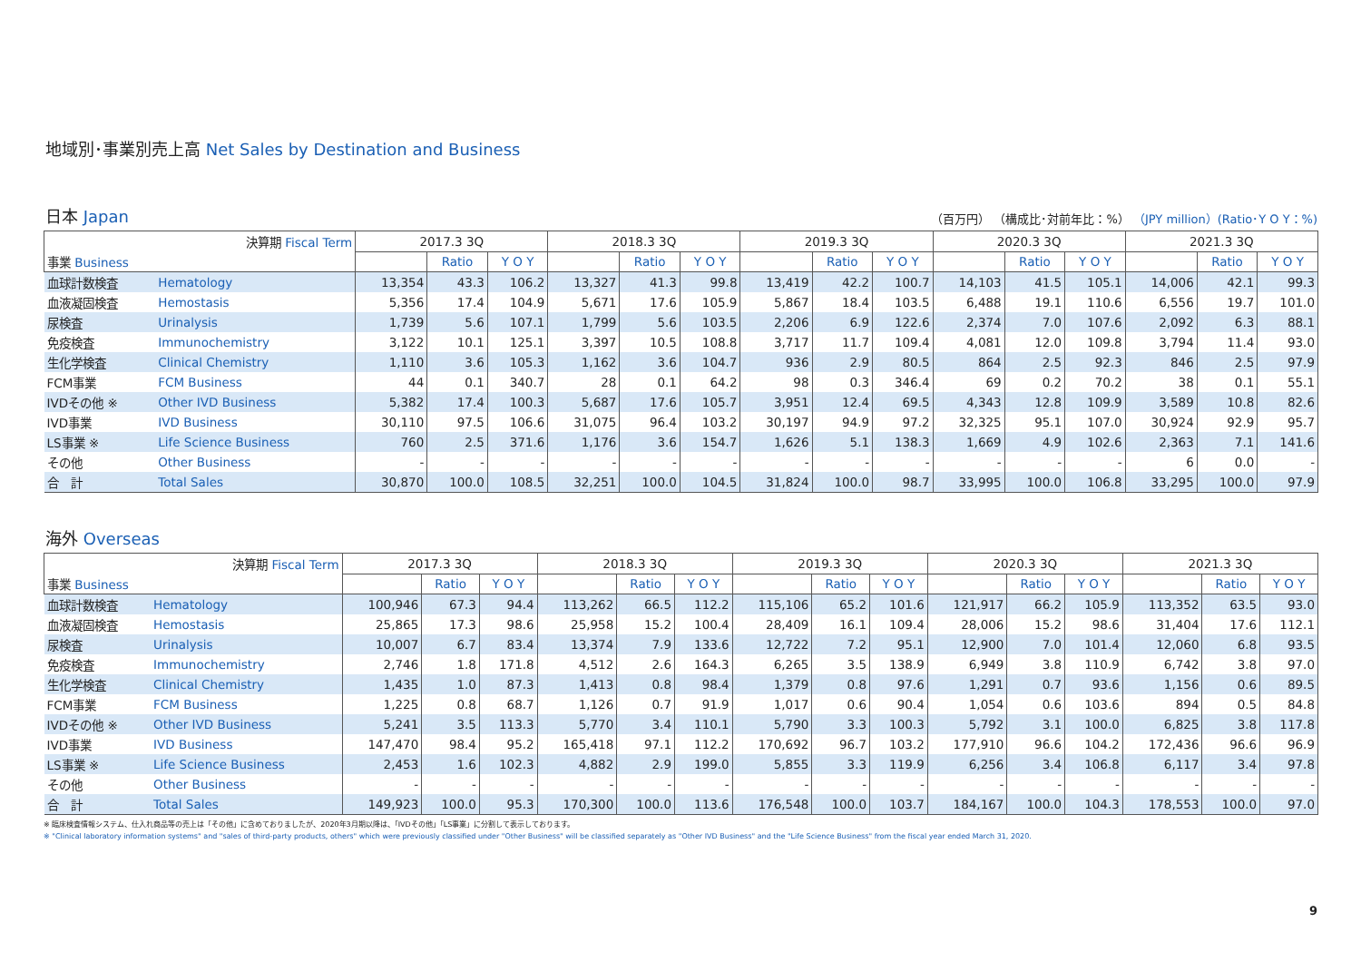地域別･事業別売上高 Net Sales by Destination and Business
日本 Japan
（百万円） （構成比･対前年比：%） （JPY million）(Ratio･Y O Y：%)
| 決算期 Fiscal Term | | 2017.3 3Q | | | 2018.3 3Q | | | 2019.3 3Q | | | 2020.3 3Q | | | 2021.3 3Q | | |
| --- | --- | --- | --- | --- | --- | --- | --- | --- | --- | --- | --- | --- | --- | --- | --- | --- |
| 事業 Business | | | Ratio | Y O Y | | Ratio | Y O Y | | Ratio | Y O Y | | Ratio | Y O Y | | Ratio | Y O Y |
| 血球計数検査 | Hematology | 13,354 | 43.3 | 106.2 | 13,327 | 41.3 | 99.8 | 13,419 | 42.2 | 100.7 | 14,103 | 41.5 | 105.1 | 14,006 | 42.1 | 99.3 |
| 血液凝固検査 | Hemostasis | 5,356 | 17.4 | 104.9 | 5,671 | 17.6 | 105.9 | 5,867 | 18.4 | 103.5 | 6,488 | 19.1 | 110.6 | 6,556 | 19.7 | 101.0 |
| 尿検査 | Urinalysis | 1,739 | 5.6 | 107.1 | 1,799 | 5.6 | 103.5 | 2,206 | 6.9 | 122.6 | 2,374 | 7.0 | 107.6 | 2,092 | 6.3 | 88.1 |
| 免疫検査 | Immunochemistry | 3,122 | 10.1 | 125.1 | 3,397 | 10.5 | 108.8 | 3,717 | 11.7 | 109.4 | 4,081 | 12.0 | 109.8 | 3,794 | 11.4 | 93.0 |
| 生化学検査 | Clinical Chemistry | 1,110 | 3.6 | 105.3 | 1,162 | 3.6 | 104.7 | 936 | 2.9 | 80.5 | 864 | 2.5 | 92.3 | 846 | 2.5 | 97.9 |
| FCM事業 | FCM Business | 44 | 0.1 | 340.7 | 28 | 0.1 | 64.2 | 98 | 0.3 | 346.4 | 69 | 0.2 | 70.2 | 38 | 0.1 | 55.1 |
| IVDその他 ※ | Other IVD Business | 5,382 | 17.4 | 100.3 | 5,687 | 17.6 | 105.7 | 3,951 | 12.4 | 69.5 | 4,343 | 12.8 | 109.9 | 3,589 | 10.8 | 82.6 |
| IVD事業 | IVD Business | 30,110 | 97.5 | 106.6 | 31,075 | 96.4 | 103.2 | 30,197 | 94.9 | 97.2 | 32,325 | 95.1 | 107.0 | 30,924 | 92.9 | 95.7 |
| LS事業 ※ | Life Science Business | 760 | 2.5 | 371.6 | 1,176 | 3.6 | 154.7 | 1,626 | 5.1 | 138.3 | 1,669 | 4.9 | 102.6 | 2,363 | 7.1 | 141.6 |
| その他 | Other Business | - | - | - | - | - | - | - | - | - | - | - | - | 6 | 0.0 | - |
| 合 計 | Total Sales | 30,870 | 100.0 | 108.5 | 32,251 | 100.0 | 104.5 | 31,824 | 100.0 | 98.7 | 33,995 | 100.0 | 106.8 | 33,295 | 100.0 | 97.9 |
海外 Overseas
| 決算期 Fiscal Term | | 2017.3 3Q | | | 2018.3 3Q | | | 2019.3 3Q | | | 2020.3 3Q | | | 2021.3 3Q | | |
| --- | --- | --- | --- | --- | --- | --- | --- | --- | --- | --- | --- | --- | --- | --- | --- | --- |
| 事業 Business | | | Ratio | Y O Y | | Ratio | Y O Y | | Ratio | Y O Y | | Ratio | Y O Y | | Ratio | Y O Y |
| 血球計数検査 | Hematology | 100,946 | 67.3 | 94.4 | 113,262 | 66.5 | 112.2 | 115,106 | 65.2 | 101.6 | 121,917 | 66.2 | 105.9 | 113,352 | 63.5 | 93.0 |
| 血液凝固検査 | Hemostasis | 25,865 | 17.3 | 98.6 | 25,958 | 15.2 | 100.4 | 28,409 | 16.1 | 109.4 | 28,006 | 15.2 | 98.6 | 31,404 | 17.6 | 112.1 |
| 尿検査 | Urinalysis | 10,007 | 6.7 | 83.4 | 13,374 | 7.9 | 133.6 | 12,722 | 7.2 | 95.1 | 12,900 | 7.0 | 101.4 | 12,060 | 6.8 | 93.5 |
| 免疫検査 | Immunochemistry | 2,746 | 1.8 | 171.8 | 4,512 | 2.6 | 164.3 | 6,265 | 3.5 | 138.9 | 6,949 | 3.8 | 110.9 | 6,742 | 3.8 | 97.0 |
| 生化学検査 | Clinical Chemistry | 1,435 | 1.0 | 87.3 | 1,413 | 0.8 | 98.4 | 1,379 | 0.8 | 97.6 | 1,291 | 0.7 | 93.6 | 1,156 | 0.6 | 89.5 |
| FCM事業 | FCM Business | 1,225 | 0.8 | 68.7 | 1,126 | 0.7 | 91.9 | 1,017 | 0.6 | 90.4 | 1,054 | 0.6 | 103.6 | 894 | 0.5 | 84.8 |
| IVDその他 ※ | Other IVD Business | 5,241 | 3.5 | 113.3 | 5,770 | 3.4 | 110.1 | 5,790 | 3.3 | 100.3 | 5,792 | 3.1 | 100.0 | 6,825 | 3.8 | 117.8 |
| IVD事業 | IVD Business | 147,470 | 98.4 | 95.2 | 165,418 | 97.1 | 112.2 | 170,692 | 96.7 | 103.2 | 177,910 | 96.6 | 104.2 | 172,436 | 96.6 | 96.9 |
| LS事業 ※ | Life Science Business | 2,453 | 1.6 | 102.3 | 4,882 | 2.9 | 199.0 | 5,855 | 3.3 | 119.9 | 6,256 | 3.4 | 106.8 | 6,117 | 3.4 | 97.8 |
| その他 | Other Business | - | - | - | - | - | - | - | - | - | - | - | - | - | - | - |
| 合 計 | Total Sales | 149,923 | 100.0 | 95.3 | 170,300 | 100.0 | 113.6 | 176,548 | 100.0 | 103.7 | 184,167 | 100.0 | 104.3 | 178,553 | 100.0 | 97.0 |
※ 臨床検査情報システム、仕入れ商品等の売上は「その他」に含めておりましたが、2020年3月期以降は、「IVDその他」「LS事業」に分割して表示しております。
※ "Clinical laboratory information systems" and "sales of third-party products, others" which were previously classified under "Other Business" will be classified separately as "Other IVD Business" and the "Life Science Business" from the fiscal year ended March 31, 2020.
9